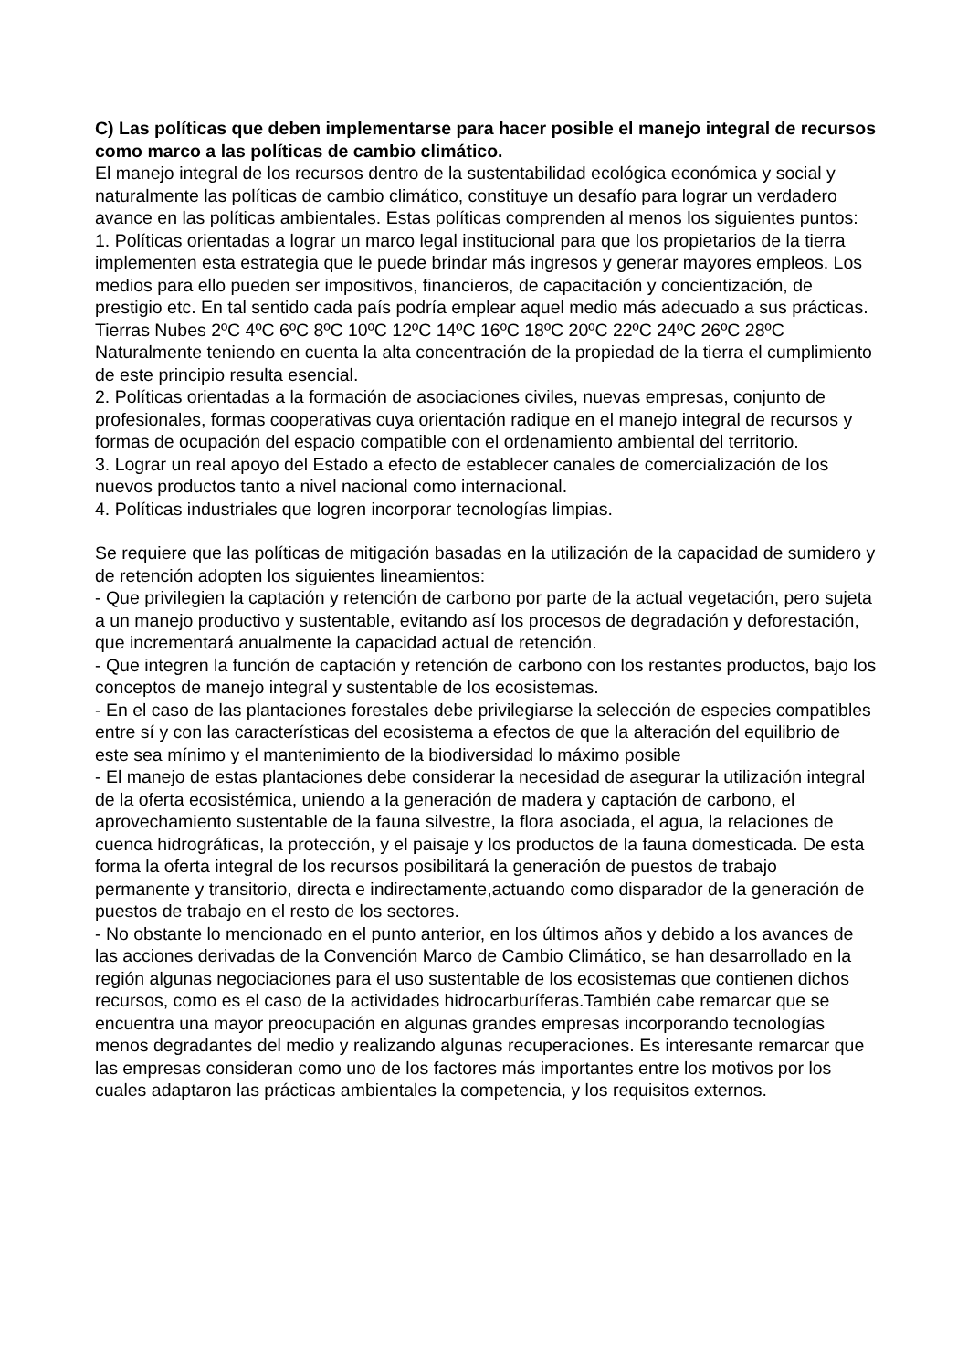C) Las políticas que deben implementarse para hacer posible el manejo integral de recursos como marco a las políticas de cambio climático.
El manejo integral de los recursos dentro de la sustentabilidad ecológica económica y social y naturalmente las políticas de cambio climático, constituye un desafío para lograr un verdadero avance en las políticas ambientales. Estas políticas comprenden al menos los siguientes puntos:
1. Políticas orientadas a lograr un marco legal institucional para que los propietarios de la tierra implementen esta estrategia que le puede brindar más ingresos y generar mayores empleos. Los medios para ello pueden ser impositivos, financieros, de capacitación y concientización, de prestigio etc. En tal sentido cada país podría emplear aquel medio más adecuado a sus prácticas. Tierras Nubes 2ºC 4ºC 6ºC 8ºC 10ºC 12ºC 14ºC 16ºC 18ºC 20ºC 22ºC 24ºC 26ºC 28ºC Naturalmente teniendo en cuenta la alta concentración de la propiedad de la tierra el cumplimiento de este principio resulta esencial.
2. Políticas orientadas a la formación de asociaciones civiles, nuevas empresas, conjunto de profesionales, formas cooperativas cuya orientación radique en el manejo integral de recursos y formas de ocupación del espacio compatible con el ordenamiento ambiental del territorio.
3. Lograr un real apoyo del Estado a efecto de establecer canales de comercialización de los nuevos productos tanto a nivel nacional como internacional.
4. Políticas industriales que logren incorporar tecnologías limpias.
Se requiere que las políticas de mitigación basadas en la utilización de la capacidad de sumidero y de retención adopten los siguientes lineamientos:
- Que privilegien la captación y retención de carbono por parte de la actual vegetación, pero sujeta a un manejo productivo y sustentable, evitando así los procesos de degradación y deforestación, que incrementará anualmente la capacidad actual de retención.
- Que integren la función de captación y retención de carbono con los restantes productos, bajo los conceptos de manejo integral y sustentable de los ecosistemas.
- En el caso de las plantaciones forestales debe privilegiarse la selección de especies compatibles entre sí y con las características del ecosistema a efectos de que la alteración del equilibrio de este sea mínimo y el mantenimiento de la biodiversidad lo máximo posible
- El manejo de estas plantaciones debe considerar la necesidad de asegurar la utilización integral de la oferta ecosistémica, uniendo a la generación de madera y captación de carbono, el aprovechamiento sustentable de la fauna silvestre, la flora asociada, el agua, la relaciones de cuenca hidrográficas, la protección, y el paisaje y los productos de la fauna domesticada. De esta forma la oferta integral de los recursos posibilitará la generación de puestos de trabajo permanente y transitorio, directa e indirectamente,actuando como disparador de la generación de puestos de trabajo en el resto de los sectores.
- No obstante lo mencionado en el punto anterior, en los últimos años y debido a los avances de las acciones derivadas de la Convención Marco de Cambio Climático, se han desarrollado en la región algunas negociaciones para el uso sustentable de los ecosistemas que contienen dichos recursos, como es el caso de la actividades hidrocarburíferas.También cabe remarcar que se encuentra una mayor preocupación en algunas grandes empresas incorporando tecnologías menos degradantes del medio y realizando algunas recuperaciones. Es interesante remarcar que las empresas consideran como uno de los factores más importantes entre los motivos por los cuales adaptaron las prácticas ambientales la competencia, y los requisitos externos.